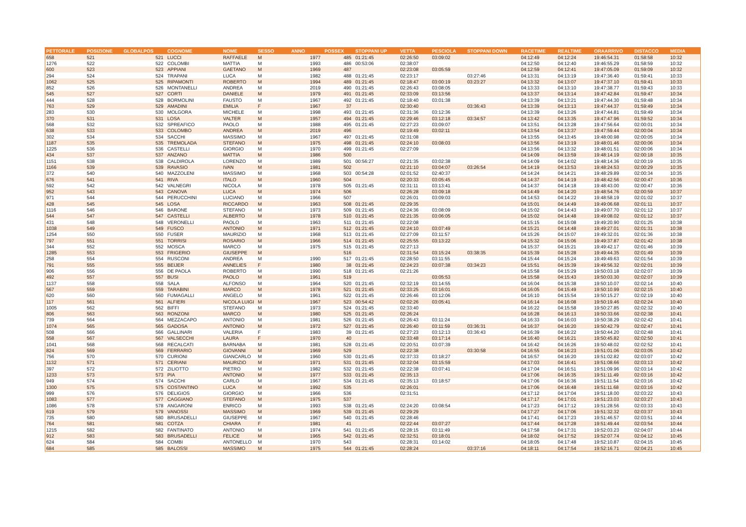| PETTORALE | POSIZIONE | GLOBALPOS | COGNOME | NOME | SESSO | ANNO | POSSEX | STOPPANI UP | VETTA | PESCIOLA | STOPPANI DOWN | RACETIME | REALTIME | ORAARRIVO | DISTACCO | MEDIA |
| --- | --- | --- | --- | --- | --- | --- | --- | --- | --- | --- | --- | --- | --- | --- | --- | --- |
| 658 | 521 | 521 | LUCCI | RAFFAELE | M | 1977 | 485 | 01:21:45 | 02:26:50 | 03:09:02 | | 04:12:49 | 04:12:24 | 19:46:54.31 | 01:58:58 | 10:32 |
| 1276 | 522 | 522 | COLOMBI | MATTIA | M | 1993 | 486 | 00:53:06 | 02:38:07 | | | 04:12:50 | 04:12:40 | 19:46:55.29 | 01:58:59 | 10:32 |
| 600 | 523 | 523 | APPIANI | GAETANO | M | 1969 | 487 | | 02:23:08 | 03:05:59 | | 04:12:59 | 04:12:41 | 19:47:05.09 | 01:59:09 | 10:32 |
| 294 | 524 | 524 | TRAPANI | LUCA | M | 1982 | 488 | 01:21:45 | 02:23:17 | | 03:27:46 | 04:13:31 | 04:13:19 | 19:47:36.40 | 01:59:41 | 10:33 |
| 1062 | 525 | 525 | RIPAMONTI | ROBERTO | M | 1994 | 489 | 01:21:45 | 02:18:47 | 03:00:19 | 03:23:27 | 04:13:32 | 04:13:07 | 19:47:37.10 | 01:59:41 | 10:33 |
| 852 | 526 | 526 | MONTANELLI | ANDREA | M | 2019 | 490 | 01:21:45 | 02:26:43 | 03:08:05 | | 04:13:33 | 04:13:10 | 19:47:38.77 | 01:59:43 | 10:33 |
| 545 | 527 | 527 | CORTI | DANIELE | M | 1979 | 491 | 01:21:45 | 02:33:09 | 03:13:56 | | 04:13:37 | 04:13:14 | 19:47:42.84 | 01:59:47 | 10:34 |
| 444 | 528 | 528 | BORMOLINI | FAUSTO | M | 1967 | 492 | 01:21:45 | 02:18:40 | 03:01:38 | | 04:13:39 | 04:13:21 | 19:47:44.30 | 01:59:48 | 10:34 |
| 763 | 529 | 529 | AMADINI | EMILIA | F | 1967 | 37 | | 02:30:40 | | 03:36:43 | 04:13:39 | 04:13:13 | 19:47:44.37 | 01:59:49 | 10:34 |
| 283 | 530 | 530 | MOLGORA | MICHELE | M | 1998 | 493 | 01:21:45 | 02:31:36 | 03:12:36 | | 04:13:39 | 04:13:26 | 19:47:44.81 | 01:59:49 | 10:34 |
| 370 | 531 | 531 | LOSA | VALTER | M | 1957 | 494 | 01:21:45 | 02:29:46 | 03:12:18 | 03:34:57 | 04:13:42 | 04:13:35 | 19:47:47.96 | 01:59:52 | 10:34 |
| 568 | 532 | 532 | SPREAFICO | PAOLO | M | 1988 | 495 | 01:21:45 | 02:27:23 | 03:09:07 | | 04:13:51 | 04:13:28 | 19:47:56.64 | 02:00:01 | 10:34 |
| 638 | 533 | 533 | COLOMBO | ANDREA | M | 2019 | 496 | | 02:19:49 | 03:02:11 | | 04:13:54 | 04:13:37 | 19:47:59.44 | 02:00:04 | 10:34 |
| 302 | 534 | 534 | SACCHI | MASSIMO | M | 1967 | 497 | 01:21:45 | 02:31:08 | | | 04:13:55 | 04:13:45 | 19:48:00.98 | 02:00:05 | 10:34 |
| 1187 | 535 | 535 | TREMOLADA | STEFANO | M | 1975 | 498 | 01:21:45 | 02:24:10 | 03:08:03 | | 04:13:56 | 04:13:19 | 19:48:01.46 | 02:00:06 | 10:34 |
| 1225 | 536 | 536 | CASTELLI | GIORGIO | M | 1970 | 499 | 01:21:45 | 02:27:09 | | | 04:13:56 | 04:13:32 | 19:48:01.51 | 02:00:06 | 10:34 |
| 434 | 537 | 537 | ANZANO | MATTIA | M | 1986 | 500 | | | | | 04:14:09 | 04:13:59 | 19:48:14.19 | 02:00:18 | 10:35 |
| 1151 | 538 | 538 | CALDIROLA | LORENZO | M | 1989 | 501 | 00:56:27 | 02:21:35 | 03:02:38 | | 04:14:09 | 04:14:02 | 19:48:14.36 | 02:00:19 | 10:35 |
| 1166 | 539 | 539 | RAVASIO | IVAN | M | 1981 | 502 | | 02:21:10 | 03:04:07 | 03:26:54 | 04:14:19 | 04:13:53 | 19:48:24.53 | 02:00:29 | 10:35 |
| 372 | 540 | 540 | MAZZOLENI | MASSIMO | M | 1968 | 503 | 00:54:28 | 02:01:52 | 02:40:37 | | 04:14:24 | 04:14:21 | 19:48:29.89 | 02:00:34 | 10:35 |
| 676 | 541 | 541 | RIVA | ITALO | M | 1960 | 504 | | 02:20:33 | 03:05:45 | | 04:14:37 | 04:14:19 | 19:48:42.56 | 02:00:47 | 10:36 |
| 592 | 542 | 542 | VALNEGRI | NICOLA | M | 1978 | 505 | 01:21:45 | 02:31:11 | 03:13:41 | | 04:14:37 | 04:14:18 | 19:48:43.00 | 02:00:47 | 10:36 |
| 952 | 543 | 543 | CANOVA | LUCA | M | 1974 | 506 | | 02:26:28 | 03:09:18 | | 04:14:49 | 04:14:20 | 19:48:54.76 | 02:00:59 | 10:37 |
| 971 | 544 | 544 | PERUCCHINI | LUCIANO | M | 1966 | 507 | | 02:26:01 | 03:09:03 | | 04:14:53 | 04:14:22 | 19:48:58.19 | 02:01:02 | 10:37 |
| 428 | 545 | 545 | LOSA | RICCARDO | M | 1963 | 508 | 01:21:45 | 02:29:35 | | | 04:15:01 | 04:14:49 | 19:49:06.68 | 02:01:11 | 10:37 |
| 1116 | 546 | 546 | BARONE | STEFANO | M | 1973 | 509 | 01:21:45 | 02:24:36 | 03:08:09 | | 04:15:02 | 04:14:43 | 19:49:07.70 | 02:01:12 | 10:37 |
| 544 | 547 | 547 | CASTELLI | ALBERTO | M | 1978 | 510 | 01:21:45 | 02:21:35 | 03:06:05 | | 04:15:02 | 04:14:48 | 19:49:08.02 | 02:01:12 | 10:37 |
| 431 | 548 | 548 | VERONELLI | PAOLO | M | 1963 | 511 | 01:21:45 | 02:22:08 | | | 04:15:15 | 04:15:08 | 19:49:20.90 | 02:01:25 | 10:38 |
| 1038 | 549 | 549 | FUSCO | ANTONIO | M | 1971 | 512 | 01:21:45 | 02:24:10 | 03:07:49 | | 04:15:21 | 04:14:48 | 19:49:27.01 | 02:01:31 | 10:38 |
| 1254 | 550 | 550 | FUSER | MAURIZIO | M | 1968 | 513 | 01:21:45 | 02:27:09 | 03:11:57 | | 04:15:26 | 04:15:07 | 19:49:32.01 | 02:01:36 | 10:38 |
| 797 | 551 | 551 | TORRISI | ROSARIO | M | 1966 | 514 | 01:21:45 | 02:25:55 | 03:13:22 | | 04:15:32 | 04:15:06 | 19:49:37.87 | 02:01:42 | 10:38 |
| 344 | 552 | 552 | MOSCA | MARCO | M | 1975 | 515 | 01:21:45 | 02:27:13 | | | 04:15:37 | 04:15:21 | 19:49:42.17 | 02:01:46 | 10:39 |
| 1285 | 553 | 553 | FRIGERIO | GIUSEPPE | M | | 516 | | 02:31:54 | 03:15:24 | 03:38:35 | 04:15:39 | 04:15:28 | 19:49:44.35 | 02:01:49 | 10:39 |
| 258 | 554 | 554 | RUSCONI | ANDREA | M | 1990 | 517 | 01:21:45 | 02:28:50 | 03:11:55 | | 04:15:44 | 04:15:24 | 19:49:49.63 | 02:01:54 | 10:39 |
| 791 | 555 | 555 | BEIJER | ANNELIES | F | 1980 | 38 | 01:21:45 | 02:24:23 | 03:07:38 | 03:34:23 | 04:15:51 | 04:15:39 | 19:49:56.32 | 02:02:01 | 10:39 |
| 906 | 556 | 556 | DE PAOLA | ROBERTO | M | 1990 | 518 | 01:21:45 | 02:21:26 | | | 04:15:58 | 04:15:29 | 19:50:03.18 | 02:02:07 | 10:39 |
| 492 | 557 | 557 | BUSI | PAOLO | M | 1961 | 519 | | | 03:05:53 | | 04:15:58 | 04:15:43 | 19:50:03.30 | 02:02:07 | 10:39 |
| 1137 | 558 | 558 | SALA | ALFONSO | M | 1964 | 520 | 01:21:45 | 02:32:19 | 03:14:55 | | 04:16:04 | 04:15:38 | 19:50:10.07 | 02:02:14 | 10:40 |
| 567 | 559 | 559 | TARABINI | MARCO | M | 1978 | 521 | 01:21:45 | 02:33:25 | 03:16:01 | | 04:16:05 | 04:15:49 | 19:50:10.99 | 02:02:15 | 10:40 |
| 620 | 560 | 560 | FUMAGALLI | ANGELO | M | 1961 | 522 | 01:21:45 | 02:26:46 | 03:12:06 | | 04:16:10 | 04:15:54 | 19:50:15.27 | 02:02:19 | 10:40 |
| 117 | 561 | 561 | ALFIERI | NICOLA LUIGI | M | 1967 | 523 | 00:54:42 | 02:02:26 | 03:05:41 | | 04:16:14 | 04:16:08 | 19:50:19.46 | 02:02:24 | 10:40 |
| 1005 | 562 | 562 | BIFFI | STEFANO | M | 1973 | 524 | 01:21:45 | 02:33:40 | | | 04:16:22 | 04:15:58 | 19:50:27.85 | 02:02:32 | 10:40 |
| 806 | 563 | 563 | RONZONI | MARCO | M | 1980 | 525 | 01:21:45 | 02:26:24 | | | 04:16:28 | 04:16:13 | 19:50:33.66 | 02:02:38 | 10:41 |
| 739 | 564 | 564 | MEZZACAPO | ANTONIO | M | 1981 | 526 | 01:21:45 | 02:26:43 | 03:11:24 | | 04:16:33 | 04:16:03 | 19:50:38.29 | 02:02:42 | 10:41 |
| 1074 | 565 | 565 | GADOSA | ANTONIO | M | 1972 | 527 | 01:21:45 | 02:26:40 | 03:11:59 | 03:36:31 | 04:16:37 | 04:16:20 | 19:50:42.79 | 02:02:47 | 10:41 |
| 508 | 566 | 566 | GALLINARI | VALERIA | F | 1983 | 39 | 01:21:45 | 02:27:23 | 03:12:13 | 03:36:43 | 04:16:39 | 04:16:22 | 19:50:44.20 | 02:02:48 | 10:41 |
| 558 | 567 | 567 | VALSECCHI | LAURA | F | 1970 | 40 | | 02:33:48 | 03:17:14 | | 04:16:40 | 04:16:21 | 19:50:45.82 | 02:02:50 | 10:41 |
| 1041 | 568 | 568 | RECALCATI | BARNABA | M | 1981 | 528 | 01:21:45 | 02:20:51 | 03:07:39 | | 04:16:42 | 04:16:26 | 19:50:48.02 | 02:02:52 | 10:41 |
| 824 | 569 | 569 | FERRARIO | GIOVANNI | M | 1969 | 529 | | 02:22:38 | | 03:30:58 | 04:16:55 | 04:16:23 | 19:51:01.06 | 02:03:05 | 10:42 |
| 756 | 570 | 570 | CURIONI | GIANCARLO | M | 1960 | 530 | 01:21:45 | 02:37:33 | 03:18:27 | | 04:16:57 | 04:16:20 | 19:51:02.82 | 02:03:07 | 10:42 |
| 1132 | 571 | 571 | CERIANI | MAURIZIO | M | 1971 | 531 | 01:21:45 | 02:32:04 | 03:15:59 | | 04:17:03 | 04:16:41 | 19:51:08.66 | 02:03:13 | 10:42 |
| 397 | 572 | 572 | ZILIOTTO | PIETRO | M | 1982 | 532 | 01:21:45 | 02:22:38 | 03:07:41 | | 04:17:04 | 04:16:51 | 19:51:09.96 | 02:03:14 | 10:42 |
| 1233 | 573 | 573 | PIA | ANTONIO | M | 1977 | 533 | 01:21:45 | 02:35:13 | | | 04:17:06 | 04:16:35 | 19:51:11.49 | 02:03:16 | 10:42 |
| 949 | 574 | 574 | SACCHI | CARLO | M | 1967 | 534 | 01:21:45 | 02:35:13 | 03:18:57 | | 04:17:06 | 04:16:36 | 19:51:11.54 | 02:03:16 | 10:42 |
| 1300 | 575 | 575 | COSTANTINO | LUCA | M | 1992 | 535 | | 02:26:01 | | | 04:17:06 | 04:16:48 | 19:51:11.68 | 02:03:16 | 10:42 |
| 999 | 576 | 576 | DELIGIOS | GIORGIO | M | 1966 | 536 | | 02:31:51 | | | 04:17:12 | 04:17:04 | 19:51:18.00 | 02:03:22 | 10:43 |
| 1083 | 577 | 577 | CAGGIANO | STEFANO | M | 1975 | 537 | | | | | 04:17:17 | 04:17:01 | 19:51:23.03 | 02:03:27 | 10:43 |
| 1086 | 578 | 578 | ANGARONI | ENRICO | M | 1993 | 538 | 01:21:45 | 02:24:20 | 03:08:54 | | 04:17:23 | 04:17:12 | 19:51:28.56 | 02:03:33 | 10:43 |
| 619 | 579 | 579 | VANOSSI | MASSIMO | M | 1969 | 539 | 01:21:45 | 02:29:29 | | | 04:17:27 | 04:17:06 | 19:51:32.32 | 02:03:37 | 10:43 |
| 735 | 580 | 580 | BRUSADELLI | GIUSEPPE | M | 1967 | 540 | 01:21:45 | 02:28:46 | | | 04:17:41 | 04:17:23 | 19:51:46.57 | 02:03:51 | 10:44 |
| 764 | 581 | 581 | COTZA | CHIARA | F | 1981 | 41 | | 02:22:44 | 03:07:27 | | 04:17:44 | 04:17:28 | 19:51:49.44 | 02:03:54 | 10:44 |
| 1215 | 582 | 582 | FANTINATO | ANTONIO | M | 1974 | 541 | 01:21:45 | 02:28:15 | 03:11:49 | | 04:17:58 | 04:17:31 | 19:52:03.23 | 02:04:07 | 10:44 |
| 912 | 583 | 583 | BRUSADELLI | FELICE | M | 1965 | 542 | 01:21:45 | 02:32:51 | 03:18:01 | | 04:18:02 | 04:17:52 | 19:52:07.74 | 02:04:12 | 10:45 |
| 624 | 584 | 584 | COMBI | ANTONELLO | M | 1970 | 543 | | 02:28:31 | 03:14:02 | | 04:18:05 | 04:17:48 | 19:52:10.87 | 02:04:15 | 10:45 |
| 684 | 585 | 585 | BALOSSI | MASSIMO | M | 1975 | 544 | 01:21:45 | 02:28:24 | | 03:37:16 | 04:18:11 | 04:17:54 | 19:52:16.71 | 02:04:21 | 10:45 |